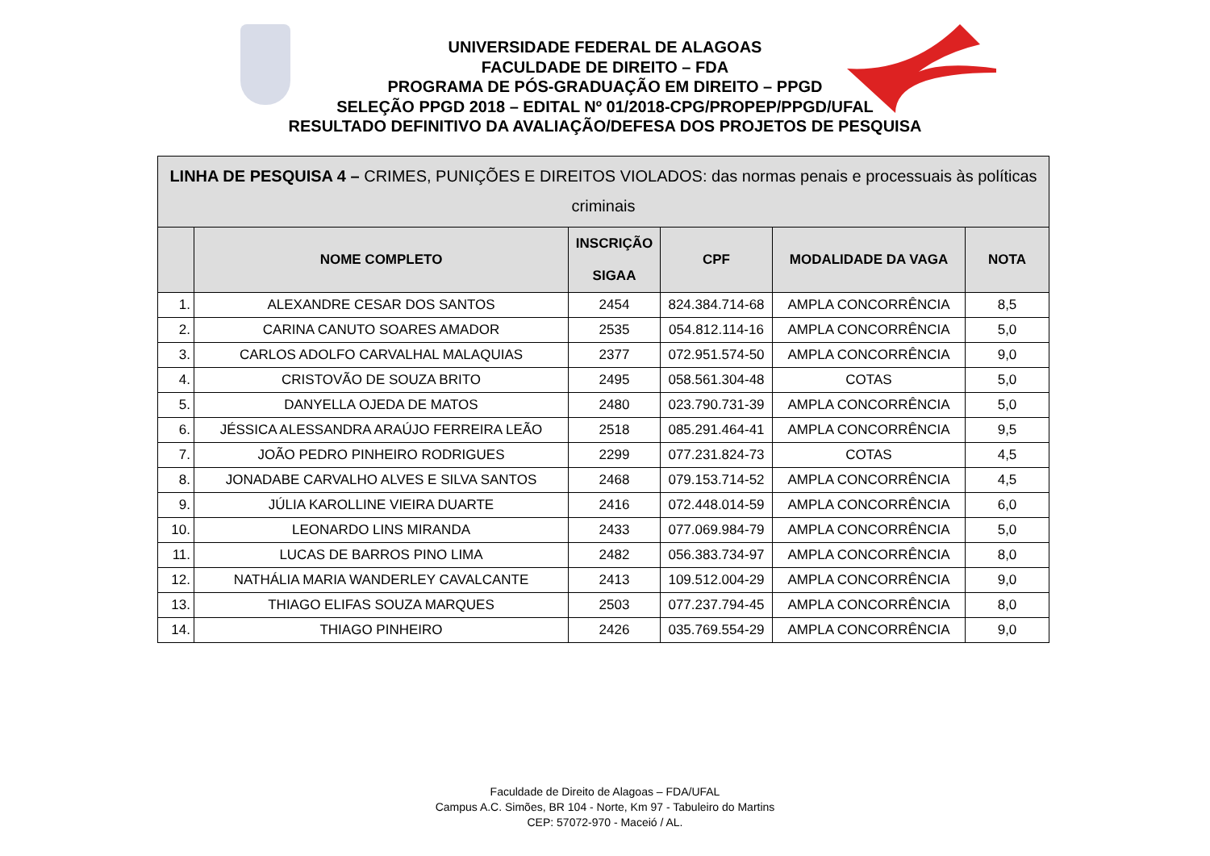UNIVERSIDADE FEDERAL DE ALAGOAS
FACULDADE DE DIREITO – FDA
PROGRAMA DE PÓS-GRADUAÇÃO EM DIREITO – PPGD
SELEÇÃO PPGD 2018 – EDITAL Nº 01/2018-CPG/PROPEP/PPGD/UFAL
RESULTADO DEFINITIVO DA AVALIAÇÃO/DEFESA DOS PROJETOS DE PESQUISA
| LINHA DE PESQUISA 4 – CRIMES, PUNIÇÕES E DIREITOS VIOLADOS: das normas penais e processuais às políticas criminais | | | | | |
| --- | --- | --- | --- | --- | --- |
| | NOME COMPLETO | INSCRIÇÃO SIGAA | CPF | MODALIDADE DA VAGA | NOTA |
| 1. | ALEXANDRE CESAR DOS SANTOS | 2454 | 824.384.714-68 | AMPLA CONCORRÊNCIA | 8,5 |
| 2. | CARINA CANUTO SOARES AMADOR | 2535 | 054.812.114-16 | AMPLA CONCORRÊNCIA | 5,0 |
| 3. | CARLOS ADOLFO CARVALHAL MALAQUIAS | 2377 | 072.951.574-50 | AMPLA CONCORRÊNCIA | 9,0 |
| 4. | CRISTOVÃO DE SOUZA BRITO | 2495 | 058.561.304-48 | COTAS | 5,0 |
| 5. | DANYELLA OJEDA DE MATOS | 2480 | 023.790.731-39 | AMPLA CONCORRÊNCIA | 5,0 |
| 6. | JÉSSICA ALESSANDRA ARAÚJO FERREIRA LEÃO | 2518 | 085.291.464-41 | AMPLA CONCORRÊNCIA | 9,5 |
| 7. | JOÃO PEDRO PINHEIRO RODRIGUES | 2299 | 077.231.824-73 | COTAS | 4,5 |
| 8. | JONADABE CARVALHO ALVES E SILVA SANTOS | 2468 | 079.153.714-52 | AMPLA CONCORRÊNCIA | 4,5 |
| 9. | JÚLIA KAROLLINE VIEIRA DUARTE | 2416 | 072.448.014-59 | AMPLA CONCORRÊNCIA | 6,0 |
| 10. | LEONARDO LINS MIRANDA | 2433 | 077.069.984-79 | AMPLA CONCORRÊNCIA | 5,0 |
| 11. | LUCAS DE BARROS PINO LIMA | 2482 | 056.383.734-97 | AMPLA CONCORRÊNCIA | 8,0 |
| 12. | NATHÁLIA MARIA WANDERLEY CAVALCANTE | 2413 | 109.512.004-29 | AMPLA CONCORRÊNCIA | 9,0 |
| 13. | THIAGO ELIFAS SOUZA MARQUES | 2503 | 077.237.794-45 | AMPLA CONCORRÊNCIA | 8,0 |
| 14. | THIAGO PINHEIRO | 2426 | 035.769.554-29 | AMPLA CONCORRÊNCIA | 9,0 |
Faculdade de Direito de Alagoas – FDA/UFAL
Campus A.C. Simões, BR 104 - Norte, Km 97 - Tabuleiro do Martins
CEP: 57072-970 - Maceió / AL.